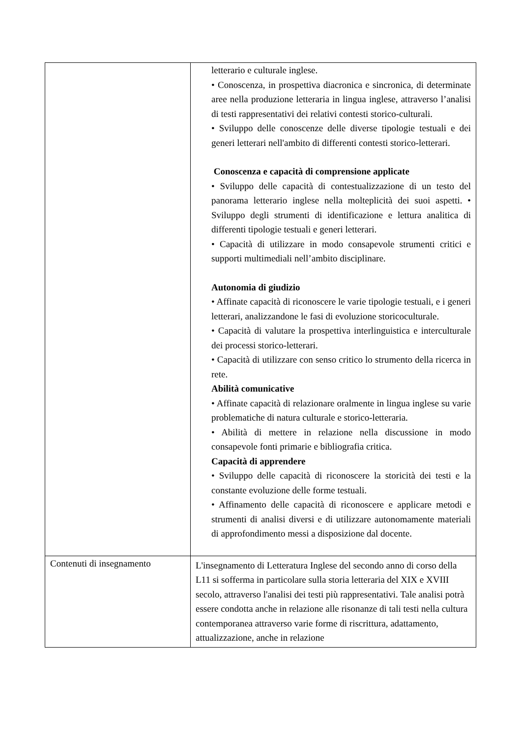| | letterario e culturale inglese. • Conoscenza, in prospettiva diacronica e sincronica, di determinate aree nella produzione letteraria in lingua inglese, attraverso l’analisi di testi rappresentativi dei relativi contesti storico-culturali. • Sviluppo delle conoscenze delle diverse tipologie testuali e dei generi letterari nell'ambito di differenti contesti storico-letterari. Conoscenza e capacità di comprensione applicate • Sviluppo delle capacità di contestualizzazione di un testo del panorama letterario inglese nella molteplicità dei suoi aspetti. • Sviluppo degli strumenti di identificazione e lettura analitica di differenti tipologie testuali e generi letterari. • Capacità di utilizzare in modo consapevole strumenti critici e supporti multimediali nell’ambito disciplinare. Autonomia di giudizio • Affinate capacità di riconoscere le varie tipologie testuali, e i generi letterari, analizzandone le fasi di evoluzione storicoculturale. • Capacità di valutare la prospettiva interlinguistica e interculturale dei processi storico-letterari. • Capacità di utilizzare con senso critico lo strumento della ricerca in rete. Abilità comunicative • Affinate capacità di relazionare oralmente in lingua inglese su varie problematiche di natura culturale e storico-letteraria. • Abilità di mettere in relazione nella discussione in modo consapevole fonti primarie e bibliografia critica. Capacità di apprendere • Sviluppo delle capacità di riconoscere la storicità dei testi e la constante evoluzione delle forme testuali. • Affinamento delle capacità di riconoscere e applicare metodi e strumenti di analisi diversi e di utilizzare autonomamente materiali di approfondimento messi a disposizione dal docente. |
| Contenuti di insegnamento | L'insegnamento di Letteratura Inglese del secondo anno di corso della L11 si sofferma in particolare sulla storia letteraria del XIX e XVIII secolo, attraverso l'analisi dei testi più rappresentativi. Tale analisi potrà essere condotta anche in relazione alle risonanze di tali testi nella cultura contemporanea attraverso varie forme di riscrittura, adattamento, attualizzazione, anche in relazione |